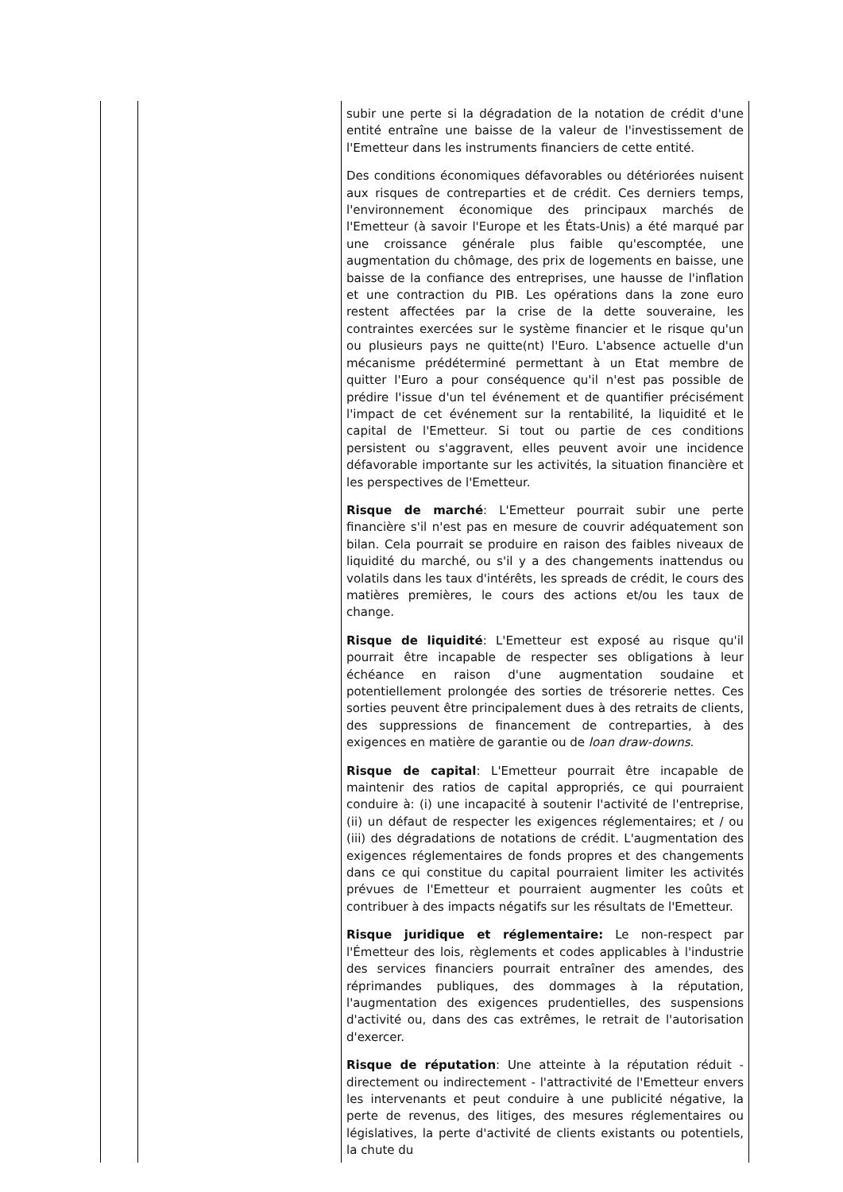| | | subir une perte si la dégradation de la notation de crédit d'une entité entraîne une baisse de la valeur de l'investissement de l'Emetteur dans les instruments financiers de cette entité. Des conditions économiques défavorables ou détériorées nuisent aux risques de contreparties et de crédit. Ces derniers temps, l'environnement économique des principaux marchés de l'Emetteur (à savoir l'Europe et les États-Unis) a été marqué par une croissance générale plus faible qu'escomptée, une augmentation du chômage, des prix de logements en baisse, une baisse de la confiance des entreprises, une hausse de l'inflation et une contraction du PIB. Les opérations dans la zone euro restent affectées par la crise de la dette souveraine, les contraintes exercées sur le système financier et le risque qu'un ou plusieurs pays ne quitte(nt) l'Euro. L'absence actuelle d'un mécanisme prédéterminé permettant à un Etat membre de quitter l'Euro a pour conséquence qu'il n'est pas possible de prédire l'issue d'un tel événement et de quantifier précisément l'impact de cet événement sur la rentabilité, la liquidité et le capital de l'Emetteur. Si tout ou partie de ces conditions persistent ou s'aggravent, elles peuvent avoir une incidence défavorable importante sur les activités, la situation financière et les perspectives de l'Emetteur. Risque de marché : L'Emetteur pourrait subir une perte financière s'il n'est pas en mesure de couvrir adéquatement son bilan. Cela pourrait se produire en raison des faibles niveaux de liquidité du marché, ou s'il y a des changements inattendus ou volatils dans les taux d'intérêts, les spreads de crédit, le cours des matières premières, le cours des actions et/ou les taux de change. Risque de liquidité : L'Emetteur est exposé au risque qu'il pourrait être incapable de respecter ses obligations à leur échéance en raison d'une augmentation soudaine et potentiellement prolongée des sorties de trésorerie nettes. Ces sorties peuvent être principalement dues à des retraits de clients, des suppressions de financement de contreparties, à des exigences en matière de garantie ou de loan draw-downs . Risque de capital : L'Emetteur pourrait être incapable de maintenir des ratios de capital appropriés, ce qui pourraient conduire à: (i) une incapacité à soutenir l'activité de l'entreprise, (ii) un défaut de respecter les exigences réglementaires; et / ou (iii) des dégradations de notations de crédit. L'augmentation des exigences réglementaires de fonds propres et des changements dans ce qui constitue du capital pourraient limiter les activités prévues de l'Emetteur et pourraient augmenter les coûts et contribuer à des impacts négatifs sur les résultats de l'Emetteur. Risque juridique et réglementaire: Le non-respect par l'Émetteur des lois, règlements et codes applicables à l'industrie des services financiers pourrait entraîner des amendes, des réprimandes publiques, des dommages à la réputation, l'augmentation des exigences prudentielles, des suspensions d'activité ou, dans des cas extrêmes, le retrait de l'autorisation d'exercer. Risque de réputation : Une atteinte à la réputation réduit - directement ou indirectement - l'attractivité de l'Emetteur envers les intervenants et peut conduire à une publicité négative, la perte de revenus, des litiges, des mesures réglementaires ou législatives, la perte d'activité de clients existants ou potentiels, la chute du |